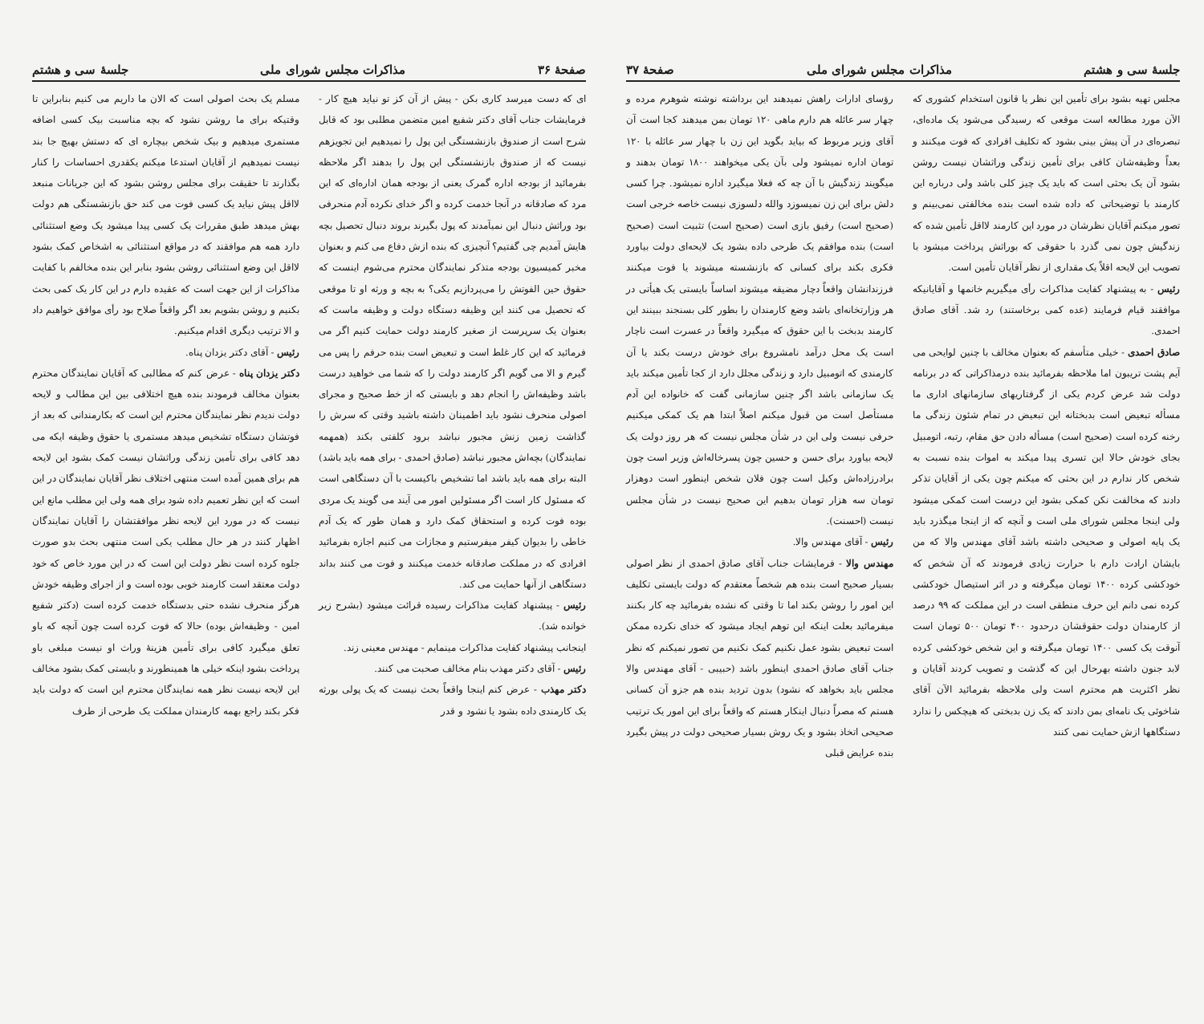صفحهٔ ۳۶ مذاکرات مجلس شورای ملی جلسهٔ سی و هشتم
ای که دست میرسد کاری بکن - پیش از آن کز تو نیاید هیچ کار - فرمایشات جناب آقای دکتر شفیع امین متضمن مطلبی بود که قابل شرح است از صندوق بازنشستگی این پول را نمیدهیم این تجویزهم نیست که از صندوق بازنشستگی این پول را بدهند اگر ملاحظه بفرمائید از بودجه اداره گمرک یعنی از بودجه همان اداره‌ای که این مرد که صادقانه در آنجا خدمت کرده و اگر خدای نکرده آدم منحرفی بود وراثش دنبال این نمیآمدند که پول بگیرند بروند دنبال تحصیل بچه هایش آمدیم چی گفتیم؟ آنچیزی که بنده ازش دفاع می کنم و بعنوان مخبر کمیسیون بودجه متذکر نمایندگان محترم می‌شوم اینست که حقوق حین الفوتش را می‌پردازیم یکی؟ به بچه و ورثه او تا موقعی که تحصیل می کنند این وظیفه دستگاه دولت و وظیفه ماست که بعنوان یک سرپرست از صغیر کارمند دولت حمایت کنیم اگر می فرمائید که این کار غلط است و تبعیض است بنده حرفم را پس می گیرم و الا می گویم اگر کارمند دولت را که شما می خواهید درست باشد وظیفه‌اش را انجام دهد و بایستی که از خط صحیح و مجرای اصولی منحرف نشود باید اطمینان داشته باشید وقتی که سرش را گذاشت زمین زنش مجبور نباشد برود کلفتی بکند (همهمه نمایندگان) بچه‌اش مجبور نباشد (صادق احمدی - برای همه باید باشد) البته برای همه باید باشد اما تشخیص باکیست با آن دستگاهی است که مسئول کار است اگر مسئولین امور می آیند می گویند یک مردی بوده فوت کرده و استحقاق کمک دارد و همان طور که یک آدم خاطی را بدیوان کیفر میفرستیم و مجازات می کنیم اجازه بفرمائید افرادی که در مملکت صادقانه خدمت میکنند و فوت می کنند بداند دستگاهی از آنها حمایت می کند.
رئیس - پیشنهاد کفایت مذاکرات رسیده قرائت میشود (بشرح زیر خوانده شد).
اینجانب پیشنهاد کفایت مذاکرات مینمایم - مهندس معینی زند.
رئیس - آقای دکتر مهذب بنام مخالف صحبت می کنند.
دکتر مهذب - عرض کنم اینجا واقعاً بحث نیست که یک پولی بورثه یک کارمندی داده بشود یا نشود و قدر
مسلم یک بحث اصولی است که الان ما داریم می کنیم بنابراین تا وقتیکه برای ما روشن نشود که بچه مناسبت بیک کسی اضافه مستمری میدهیم و بیک شخص بیچاره ای که دستش بهیچ جا بند نیست نمیدهیم از آقایان استدعا میکنم یکقدری احساسات را کنار بگذارند تا حقیقت برای مجلس روشن بشود که این جریانات منبعد لااقل پیش نیاید یک کسی فوت می کند حق بازنشستگی هم دولت بهش میدهد طبق مقررات یک کسی پیدا میشود یک وضع استثنائی دارد همه هم موافقند که در مواقع استثنائی به اشخاص کمک بشود لااقل این وضع استثنائی روشن بشود بنابر این بنده مخالفم با کفایت مذاکرات از این جهت است که عقیده دارم در این کار یک کمی بحث بکنیم و روشن بشویم بعد اگر واقعاً صلاح بود رأی موافق خواهیم داد و الا ترتیب دیگری اقدام میکنیم.
رئیس - آقای دکتر یزدان پناه.
دکتر یزدان پناه - عرض کنم که مطالبی که آقایان نمایندگان محترم بعنوان مخالف فرمودند بنده هیچ اختلافی بین این مطالب و لایحه دولت ندیدم نظر نمایندگان محترم این است که بکارمندانی که بعد از فوتشان دستگاه تشخیص میدهد مستمری یا حقوق وظیفه ایکه می دهد کافی برای تأمین زندگی وراثشان نیست کمک بشود این لایحه هم برای همین آمده است منتهی اختلاف نظر آقایان نمایندگان در این است که این نظر تعمیم داده شود برای همه ولی این مطلب مانع این نیست که در مورد این لایحه نظر موافقتشان را آقایان نمایندگان اظهار کنند در هر حال مطلب یکی است منتهی بحث بدو صورت جلوه کرده است نظر دولت این است که در این مورد خاص که خود دولت معتقد است کارمند خوبی بوده است و از اجرای وظیفه خودش هرگز منحرف نشده حتی بدستگاه خدمت کرده است (دکتر شفیع امین - وظیفه‌اش بوده) حالا که فوت کرده است چون آنچه که باو تعلق میگیرد کافی برای تأمین هزینهٔ وراث او نیست مبلغی باو پرداخت بشود اینکه خیلی ها همینطورند و بایستی کمک بشود مخالف این لایحه نیست نظر همه نمایندگان محترم این است که دولت باید فکر بکند راجع بهمه کارمندان مملکت یک طرحی از طرف
جلسهٔ سی و هشتم مذاکرات مجلس شورای ملی صفحهٔ ۳۷
مجلس تهیه بشود برای تأمین این نظر یا قانون استخدام کشوری که الآن مورد مطالعه است موقعی که رسیدگی می‌شود یک ماده‌ای، تبصره‌ای در آن پیش بینی بشود که تکلیف افرادی که فوت میکنند و بعداً وظیفه‌شان کافی برای تأمین زندگی وراثشان نیست روشن بشود آن یک بحثی است که باید یک چیز کلی باشد ولی درباره این کارمند با توضیحاتی که داده شده است بنده مخالفتی نمی‌بینم و تصور میکنم آقایان نظرشان در مورد این کارمند لااقل تأمین شده که زندگیش چون نمی گذرد با حقوقی که بوراثش پرداخت میشود با تصویب این لایحه اقلاً یک مقداری از نظر آقایان تأمین است.
رئیس - به پیشنهاد کفایت مذاکرات رأی میگیریم خانمها و آقایانیکه موافقند قیام فرمایند (عده کمی برخاستند) رد شد. آقای صادق احمدی.
صادق احمدی - خیلی متأسفم که بعنوان مخالف با چنین لوایحی می آیم پشت تریبون اما ملاحظه بفرمائید بنده درمذاکراتی که در برنامه دولت شد عرض کردم یکی از گرفتاریهای سازمانهای اداری ما مسأله تبعیض است بدبختانه این تبعیض در تمام شئون زندگی ما رخنه کرده است (صحیح است) مسأله دادن حق مقام، رتبه، اتومبیل بجای خودش حالا این تسری پیدا میکند به اموات بنده نسبت به شخص کار ندارم در این بحثی که میکنم چون یکی از آقایان تذکر دادند که مخالفت نکن کمکی بشود این درست است کمکی میشود ولی اینجا مجلس شورای ملی است و آنچه که از اینجا میگذرد باید یک پایه اصولی و صحیحی داشته باشد آقای مهندس والا که من بایشان ارادت دارم با حرارت زیادی فرمودند که آن شخص که خودکشی کرده ۱۴۰۰ تومان میگرفته و در اثر استیصال خودکشی کرده نمی دانم این حرف منطقی است در این مملکت که ۹۹ درصد از کارمندان دولت حقوقشان درحدود ۴۰۰ تومان ۵۰۰ تومان است آنوقت یک کسی ۱۴۰۰ تومان میگرفته و این شخص خودکشی کرده لابد جنون داشته بهرحال این که گذشت و تصویب کردند آقایان و نظر اکثریت هم محترم است ولی ملاحظه بفرمائید الآن آقای شاخوئی یک نامه‌ای بمن دادند که یک زن بدبختی که هیچکس را ندارد دستگاهها ازش حمایت نمی کنند
رؤسای ادارات راهش نمیدهند این برداشته نوشته شوهرم مرده و چهار سر عائله هم دارم ماهی ۱۲۰ تومان بمن میدهند کجا است آن آقای وزیر مربوط که بیاید بگوید این زن با چهار سر عائله با ۱۲۰ تومان اداره نمیشود ولی بآن یکی میخواهند ۱۸۰۰ تومان بدهند و میگویند زندگیش با آن چه که فعلا میگیرد اداره نمیشود. چرا کسی دلش برای این زن نمیسوزد والله دلسوزی نیست خاصه خرجی است (صحیح است) رفیق بازی است (صحیح است) تثبیت است (صحیح است) بنده موافقم یک طرحی داده بشود یک لایحه‌ای دولت بیاورد فکری بکند برای کسانی که بازنشسته میشوند یا فوت میکنند فرزندانشان واقعاً دچار مضیقه میشوند اساساً بایستی یک هیأتی در هر وزارتخانه‌ای باشد وضع کارمندان را بطور کلی بسنجند ببینند این کارمند بدبخت با این حقوق که میگیرد واقعاً در عسرت است ناچار است یک محل درآمد نامشروع برای خودش درست بکند یا آن کارمندی که اتومبیل دارد و زندگی مجلل دارد از کجا تأمین میکند باید یک سازمانی باشد اگر چنین سازمانی گفت که خانواده این آدم مستأصل است من قبول میکنم اصلاً ابتدا هم یک کمکی میکنیم حرفی نیست ولی این در شأن مجلس نیست که هر روز دولت یک لایحه بیاورد برای حسن و حسین چون پسرخاله‌اش وزیر است چون برادرزاده‌اش وکیل است چون فلان شخص اینطور است دوهزار تومان سه هزار تومان بدهیم این صحیح نیست در شأن مجلس نیست (احسنت).
رئیس - آقای مهندس والا.
مهندس والا - فرمایشات جناب آقای صادق احمدی از نظر اصولی بسیار صحیح است بنده هم شخصاً معتقدم که دولت بایستی تکلیف این امور را روشن بکند اما تا وقتی که نشده بفرمائید چه کار بکنند میفرمائید بعلت اینکه این توهم ایجاد میشود که خدای نکرده ممکن است تبعیض بشود عمل نکنیم کمک نکنیم من تصور نمیکنم که نظر جناب آقای صادق احمدی اینطور باشد (حبیبی - آقای مهندس والا مجلس باید بخواهد که نشود) بدون تردید بنده هم جزو آن کسانی هستم که مصراً دنبال اینکار هستم که واقعاً برای این امور یک ترتیب صحیحی اتخاذ بشود و یک روش بسیار صحیحی دولت در پیش بگیرد بنده عرایض قبلی